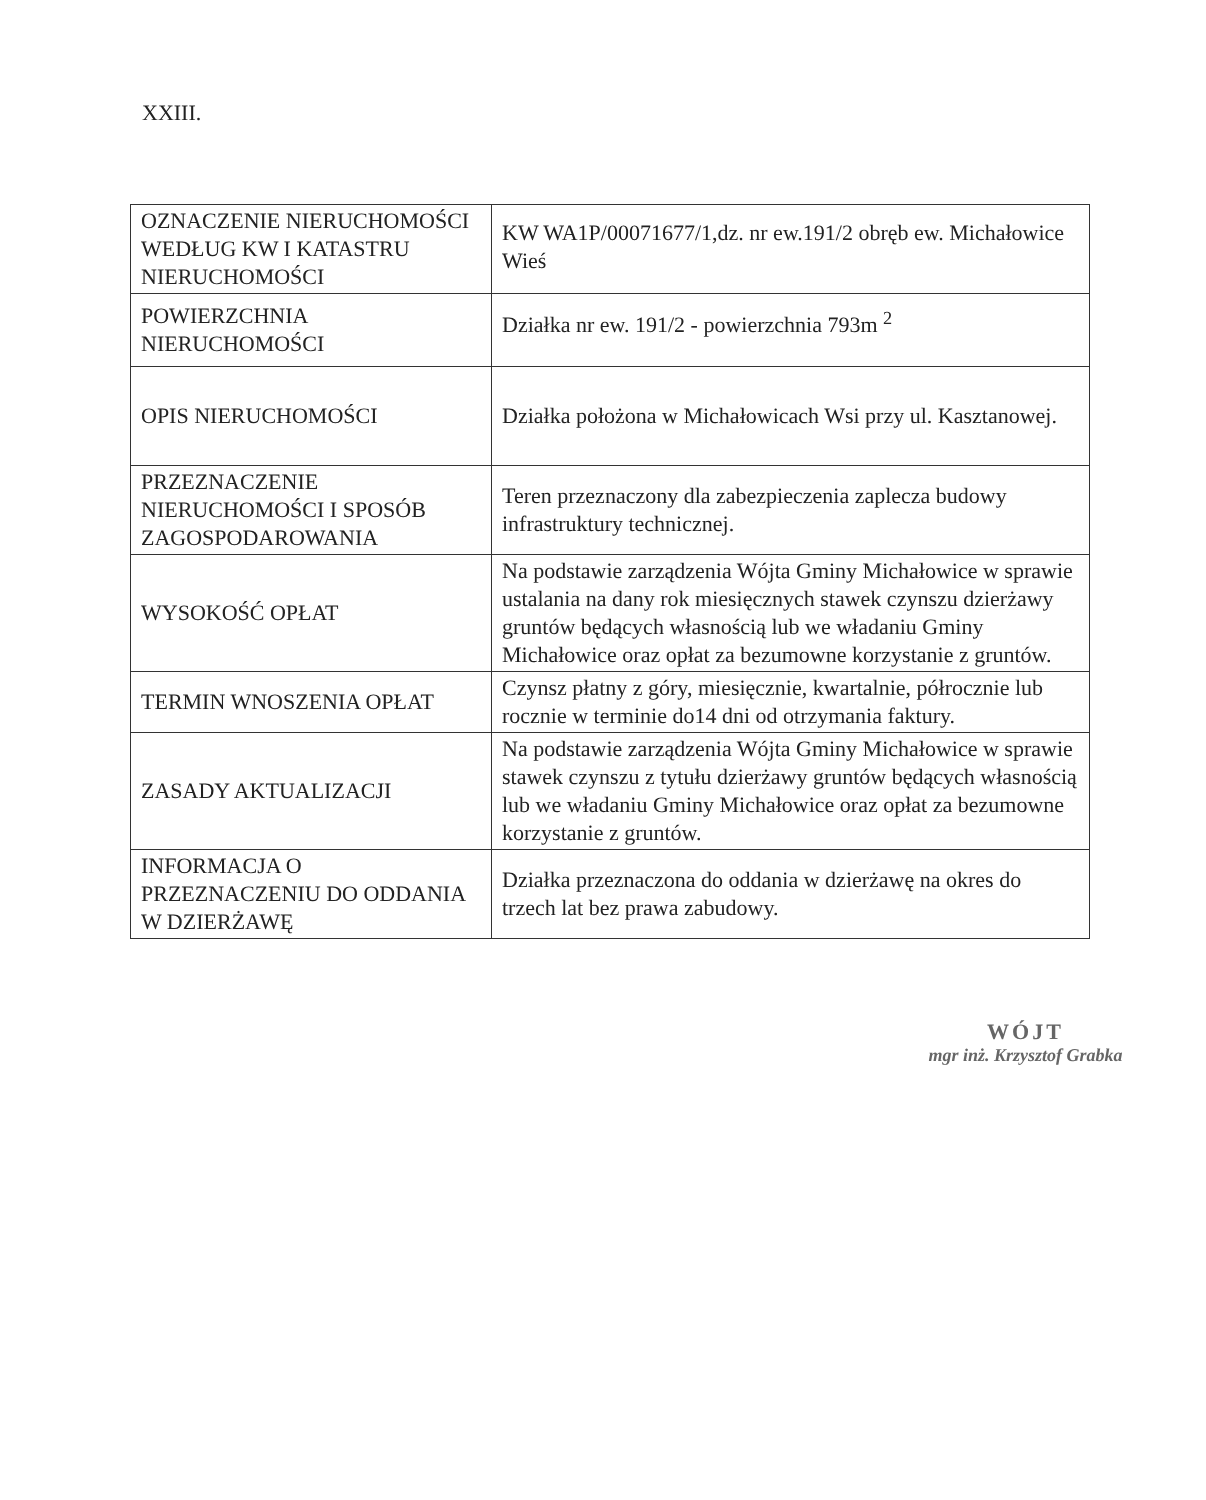XXIII.
| OZNACZENIE NIERUCHOMOŚCI WEDŁUG KW I KATASTRU NIERUCHOMOŚCI | KW WA1P/00071677/1,dz. nr ew.191/2 obręb ew. Michałowice Wieś |
| POWIERZCHNIA NIERUCHOMOŚCI | Działka nr ew. 191/2 - powierzchnia 793m <sup>2</sup> |
| OPIS NIERUCHOMOŚCI | Działka położona w Michałowicach Wsi przy ul. Kasztanowej. |
| PRZEZNACZENIE NIERUCHOMOŚCI I SPOSÓB ZAGOSPODAROWANIA | Teren przeznaczony dla zabezpieczenia zaplecza budowy infrastruktury technicznej. |
| WYSOKOŚĆ OPŁAT | Na podstawie zarządzenia Wójta Gminy Michałowice w sprawie ustalania na dany rok miesięcznych stawek czynszu dzierżawy gruntów będących własnością lub we władaniu Gminy Michałowice oraz opłat za bezumowne korzystanie z gruntów. |
| TERMIN WNOSZENIA OPŁAT | Czynsz płatny z góry, miesięcznie, kwartalnie, półrocznie lub rocznie w terminie do14 dni od otrzymania faktury. |
| ZASADY AKTUALIZACJI | Na podstawie zarządzenia Wójta Gminy Michałowice w sprawie stawek czynszu z tytułu dzierżawy gruntów będących własnością lub we władaniu Gminy Michałowice oraz opłat za bezumowne korzystanie z gruntów. |
| INFORMACJA O PRZEZNACZENIU DO ODDANIA W DZIERŻAWĘ | Działka przeznaczona do oddania w dzierżawę na okres do trzech lat bez prawa zabudowy. |
WÓJT
mgr inż. Krzysztof Grabka